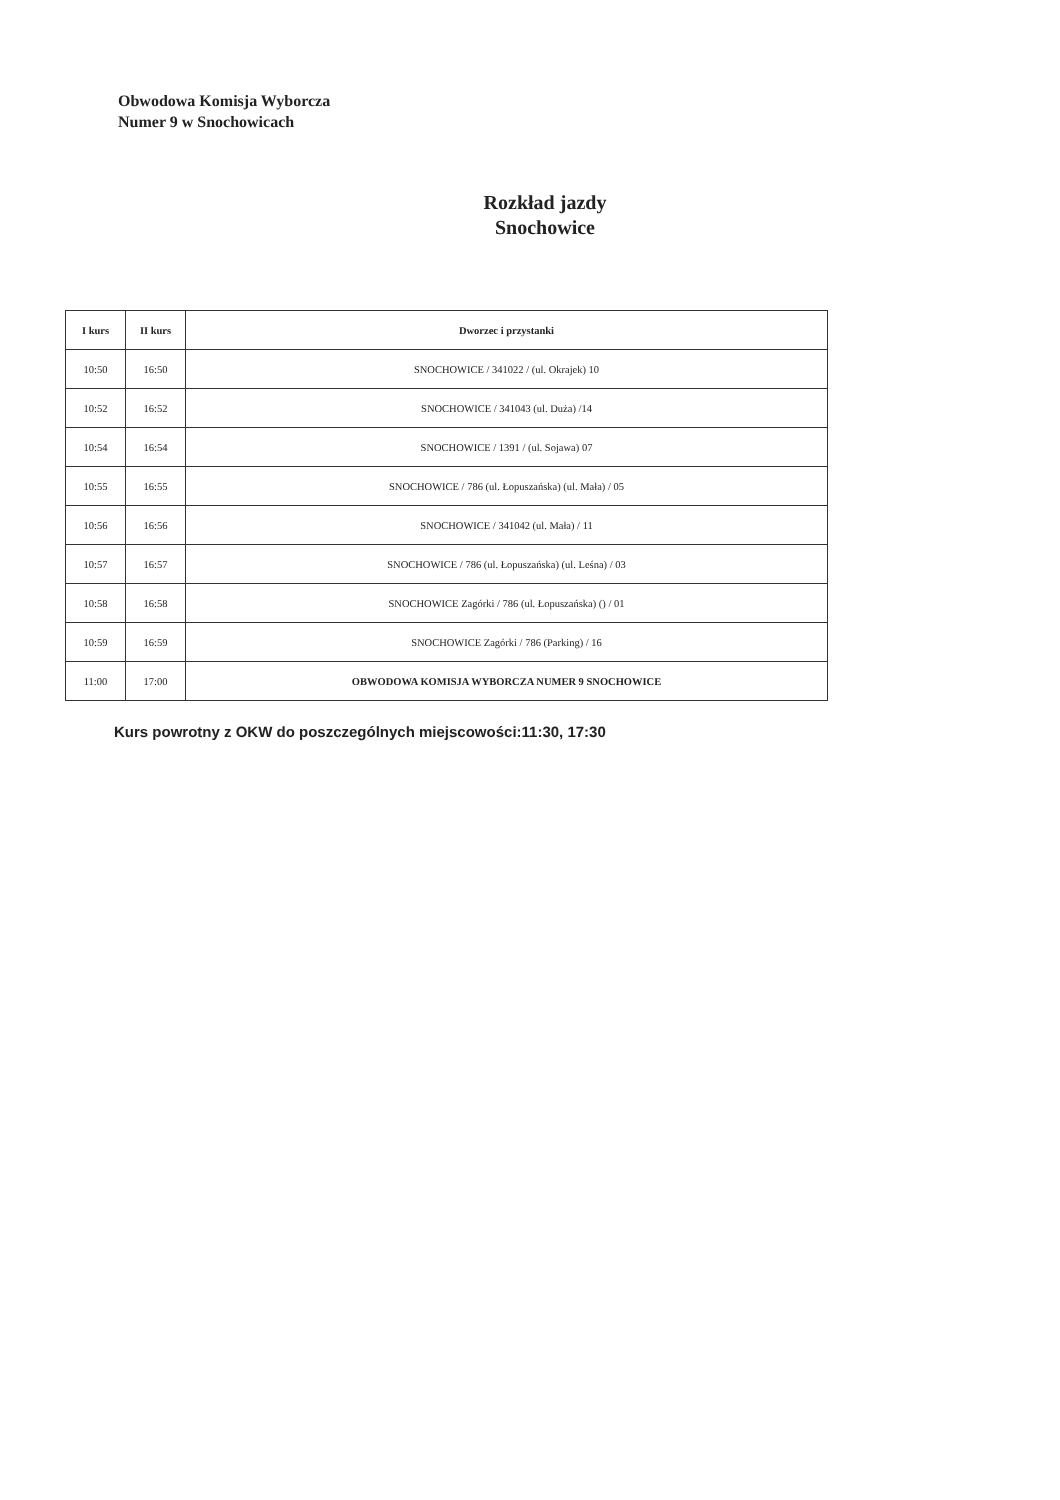Obwodowa Komisja Wyborcza
Numer 9 w Snochowicach
Rozkład jazdy
Snochowice
| I kurs | II kurs | Dworzec i przystanki |
| --- | --- | --- |
| 10:50 | 16:50 | SNOCHOWICE / 341022 / (ul. Okrajek) 10 |
| 10:52 | 16:52 | SNOCHOWICE / 341043 (ul. Duża) /14 |
| 10:54 | 16:54 | SNOCHOWICE / 1391 / (ul. Sojawa) 07 |
| 10:55 | 16:55 | SNOCHOWICE / 786 (ul. Łopuszańska) (ul. Mała) / 05 |
| 10:56 | 16:56 | SNOCHOWICE / 341042 (ul. Mała) / 11 |
| 10:57 | 16:57 | SNOCHOWICE / 786 (ul. Łopuszańska) (ul. Leśna) / 03 |
| 10:58 | 16:58 | SNOCHOWICE Zagórki / 786 (ul. Łopuszańska) () / 01 |
| 10:59 | 16:59 | SNOCHOWICE Zagórki / 786 (Parking) / 16 |
| 11:00 | 17:00 | OBWODOWA KOMISJA WYBORCZA NUMER 9 SNOCHOWICE |
Kurs powrotny z OKW do poszczególnych miejscowości:11:30, 17:30